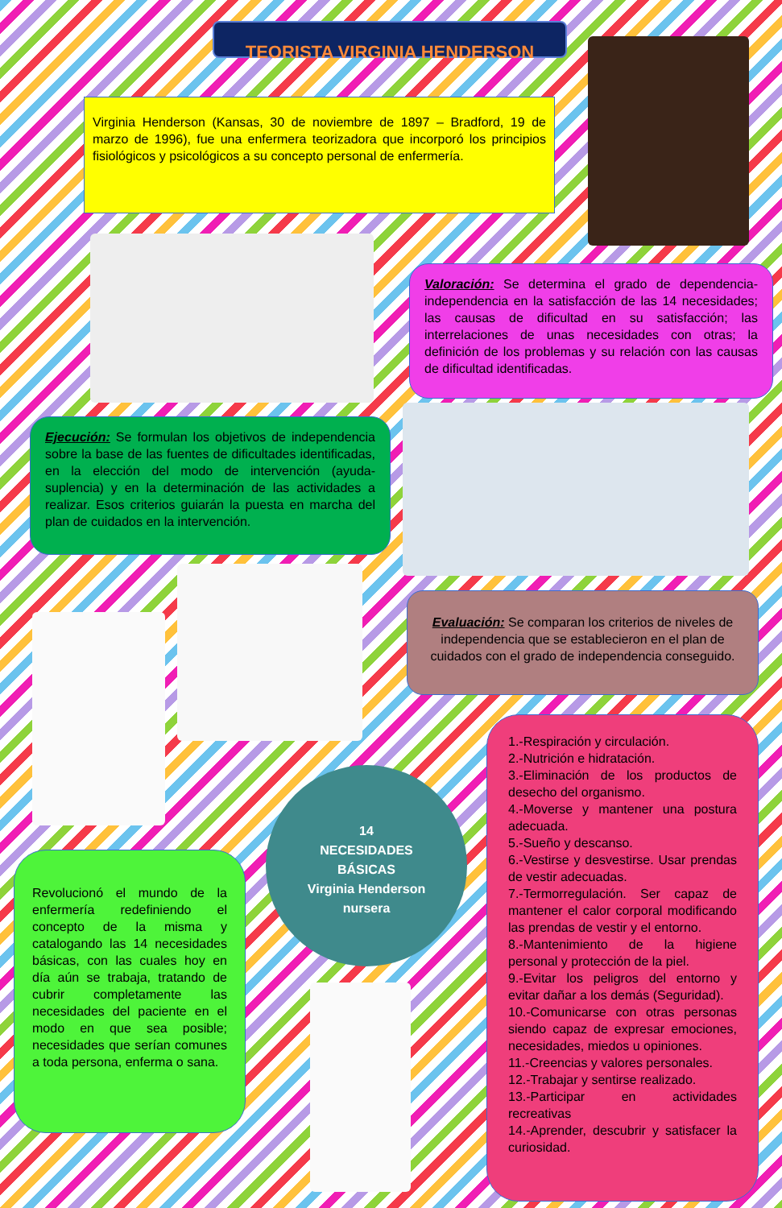TEORISTA VIRGINIA HENDERSON
Virginia Henderson (Kansas, 30 de noviembre de 1897 – Bradford, 19 de marzo de 1996), fue una enfermera teorizadora que incorporó los principios fisiológicos y psicológicos a su concepto personal de enfermería.
Valoración: Se determina el grado de dependencia-independencia en la satisfacción de las 14 necesidades; las causas de dificultad en su satisfacción; las interrelaciones de unas necesidades con otras; la definición de los problemas y su relación con las causas de dificultad identificadas.
Ejecución: Se formulan los objetivos de independencia sobre la base de las fuentes de dificultades identificadas, en la elección del modo de intervención (ayuda-suplencia) y en la determinación de las actividades a realizar. Esos criterios guiarán la puesta en marcha del plan de cuidados en la intervención.
Evaluación: Se comparan los criterios de niveles de independencia que se establecieron en el plan de cuidados con el grado de independencia conseguido.
14
NECESIDADES
BÁSICAS
Virginia Henderson
nursera
1.-Respiración y circulación.
2.-Nutrición e hidratación.
3.-Eliminación de los productos de desecho del organismo.
4.-Moverse y mantener una postura adecuada.
5.-Sueño y descanso.
6.-Vestirse y desvestirse. Usar prendas de vestir adecuadas.
7.-Termorregulación. Ser capaz de mantener el calor corporal modificando las prendas de vestir y el entorno.
8.-Mantenimiento de la higiene personal y protección de la piel.
9.-Evitar los peligros del entorno y evitar dañar a los demás (Seguridad).
10.-Comunicarse con otras personas siendo capaz de expresar emociones, necesidades, miedos u opiniones.
11.-Creencias y valores personales.
12.-Trabajar y sentirse realizado.
13.-Participar en actividades recreativas
14.-Aprender, descubrir y satisfacer la curiosidad.
Revolucionó el mundo de la enfermería redefiniendo el concepto de la misma y catalogando las 14 necesidades básicas, con las cuales hoy en día aún se trabaja, tratando de cubrir completamente las necesidades del paciente en el modo en que sea posible; necesidades que serían comunes a toda persona, enferma o sana.